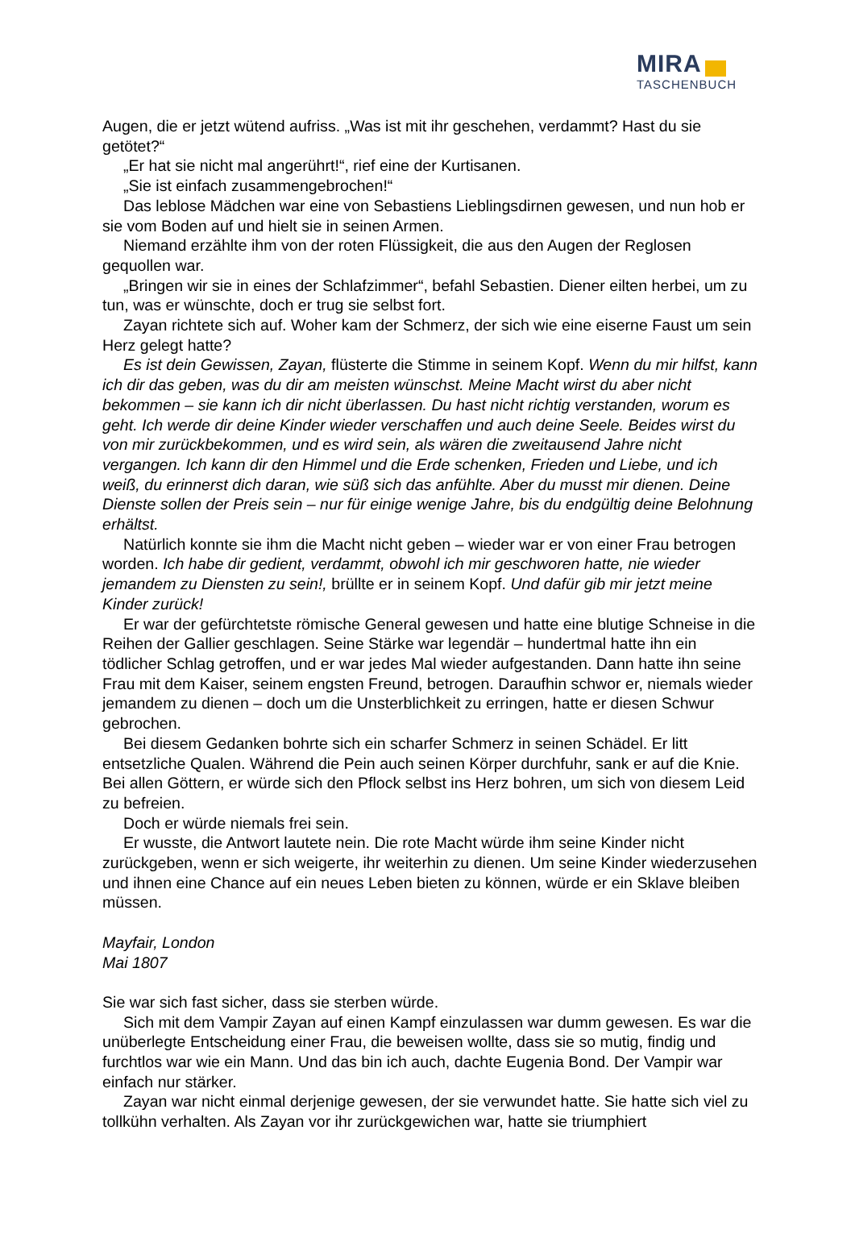MIRA
TASCHENBUCH
Augen, die er jetzt wütend aufriss. „Was ist mit ihr geschehen, verdammt? Hast du sie getötet?“
„Er hat sie nicht mal angerührt!“, rief eine der Kurtisanen.
„Sie ist einfach zusammengebrochen!“
Das leblose Mädchen war eine von Sebastiens Lieblingsdirnen gewesen, und nun hob er sie vom Boden auf und hielt sie in seinen Armen.
Niemand erzählte ihm von der roten Flüssigkeit, die aus den Augen der Reglosen gequollen war.
„Bringen wir sie in eines der Schlafzimmer“, befahl Sebastien. Diener eilten herbei, um zu tun, was er wünschte, doch er trug sie selbst fort.
Zayan richtete sich auf. Woher kam der Schmerz, der sich wie eine eiserne Faust um sein Herz gelegt hatte?
Es ist dein Gewissen, Zayan, flüsterte die Stimme in seinem Kopf. Wenn du mir hilfst, kann ich dir das geben, was du dir am meisten wünschst. Meine Macht wirst du aber nicht bekommen – sie kann ich dir nicht überlassen. Du hast nicht richtig verstanden, worum es geht. Ich werde dir deine Kinder wieder verschaffen und auch deine Seele. Beides wirst du von mir zurückbekommen, und es wird sein, als wären die zweitausend Jahre nicht vergangen. Ich kann dir den Himmel und die Erde schenken, Frieden und Liebe, und ich weiß, du erinnerst dich daran, wie süß sich das anfühlte. Aber du musst mir dienen. Deine Dienste sollen der Preis sein – nur für einige wenige Jahre, bis du endgültig deine Belohnung erhältst.
Natürlich konnte sie ihm die Macht nicht geben – wieder war er von einer Frau betrogen worden. Ich habe dir gedient, verdammt, obwohl ich mir geschworen hatte, nie wieder jemandem zu Diensten zu sein!, brüllte er in seinem Kopf. Und dafür gib mir jetzt meine Kinder zurück!
Er war der gefürchtetste römische General gewesen und hatte eine blutige Schneise in die Reihen der Gallier geschlagen. Seine Stärke war legendär – hundertmal hatte ihn ein tödlicher Schlag getroffen, und er war jedes Mal wieder aufgestanden. Dann hatte ihn seine Frau mit dem Kaiser, seinem engsten Freund, betrogen. Daraufhin schwor er, niemals wieder jemandem zu dienen – doch um die Unsterblichkeit zu erringen, hatte er diesen Schwur gebrochen.
Bei diesem Gedanken bohrte sich ein scharfer Schmerz in seinen Schädel. Er litt entsetzliche Qualen. Während die Pein auch seinen Körper durchfuhr, sank er auf die Knie. Bei allen Göttern, er würde sich den Pflock selbst ins Herz bohren, um sich von diesem Leid zu befreien.
Doch er würde niemals frei sein.
Er wusste, die Antwort lautete nein. Die rote Macht würde ihm seine Kinder nicht zurückgeben, wenn er sich weigerte, ihr weiterhin zu dienen. Um seine Kinder wiederzusehen und ihnen eine Chance auf ein neues Leben bieten zu können, würde er ein Sklave bleiben müssen.
Mayfair, London
Mai 1807
Sie war sich fast sicher, dass sie sterben würde.
Sich mit dem Vampir Zayan auf einen Kampf einzulassen war dumm gewesen. Es war die unüberlegte Entscheidung einer Frau, die beweisen wollte, dass sie so mutig, findig und furchtlos war wie ein Mann. Und das bin ich auch, dachte Eugenia Bond. Der Vampir war einfach nur stärker.
Zayan war nicht einmal derjenige gewesen, der sie verwundet hatte. Sie hatte sich viel zu tollkühn verhalten. Als Zayan vor ihr zurückgewichen war, hatte sie triumphiert